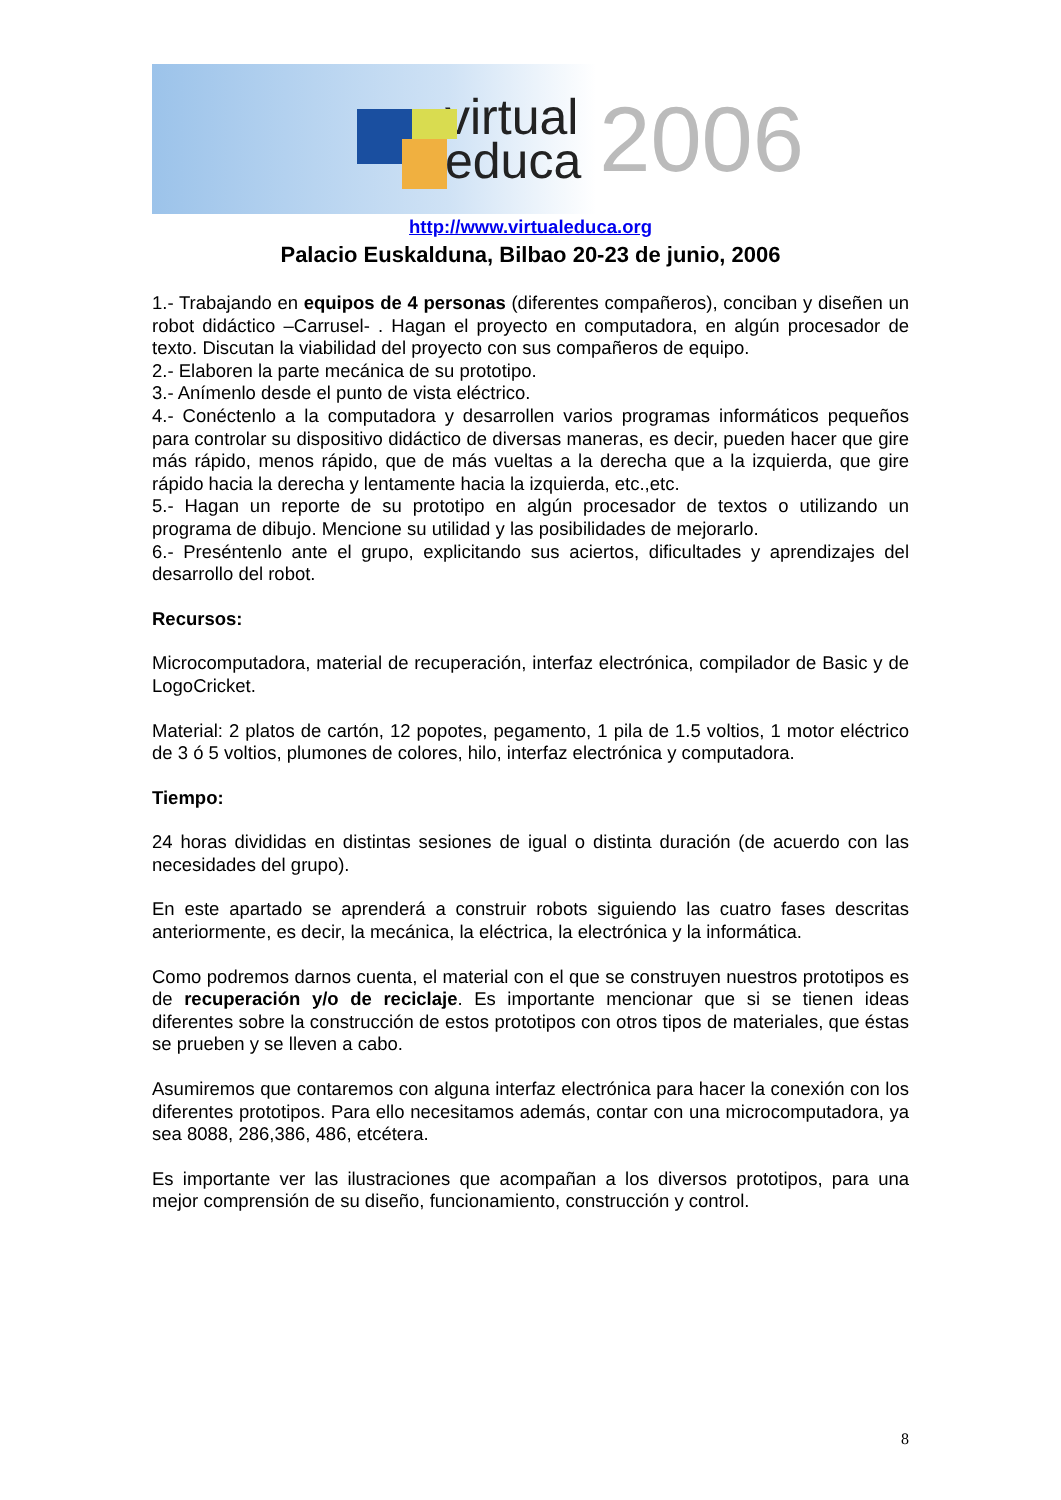virtual
educa
2006
http://www.virtualeduca.org
Palacio Euskalduna, Bilbao 20-23 de junio, 2006
1.- Trabajando en equipos de 4 personas (diferentes compañeros), conciban y diseñen un robot didáctico –Carrusel- . Hagan el proyecto en computadora, en algún procesador de texto. Discutan la viabilidad del proyecto con sus compañeros de equipo.
2.- Elaboren la parte mecánica de su prototipo.
3.- Anímenlo desde el punto de vista eléctrico.
4.- Conéctenlo a la computadora y desarrollen varios programas informáticos pequeños para controlar su dispositivo didáctico de diversas maneras, es decir, pueden hacer que gire más rápido, menos rápido, que de más vueltas a la derecha que a la izquierda, que gire rápido hacia la derecha y lentamente hacia la izquierda, etc.,etc.
5.- Hagan un reporte de su prototipo en algún procesador de textos o utilizando un programa de dibujo. Mencione su utilidad y las posibilidades de mejorarlo.
6.- Preséntenlo ante el grupo, explicitando sus aciertos, dificultades y aprendizajes del desarrollo del robot.
Recursos:
Microcomputadora, material de recuperación, interfaz electrónica, compilador de Basic y de LogoCricket.
Material: 2 platos de cartón, 12 popotes, pegamento, 1 pila de 1.5 voltios, 1 motor eléctrico de 3 ó 5 voltios, plumones de colores, hilo, interfaz electrónica y computadora.
Tiempo:
24 horas divididas en distintas sesiones de igual o distinta duración (de acuerdo con las necesidades del grupo).
En este apartado se aprenderá a construir robots siguiendo las cuatro fases descritas anteriormente, es decir, la mecánica, la eléctrica, la electrónica y la informática.
Como podremos darnos cuenta, el material con el que se construyen nuestros prototipos es de recuperación y/o de reciclaje. Es importante mencionar que si se tienen ideas diferentes sobre la construcción de estos prototipos con otros tipos de materiales, que éstas se prueben y se lleven a cabo.
Asumiremos que contaremos con alguna interfaz electrónica para hacer la conexión con los diferentes prototipos. Para ello necesitamos además, contar con una microcomputadora, ya sea 8088, 286,386, 486, etcétera.
Es importante ver las ilustraciones que acompañan a los diversos prototipos, para una mejor comprensión de su diseño, funcionamiento, construcción y control.
8